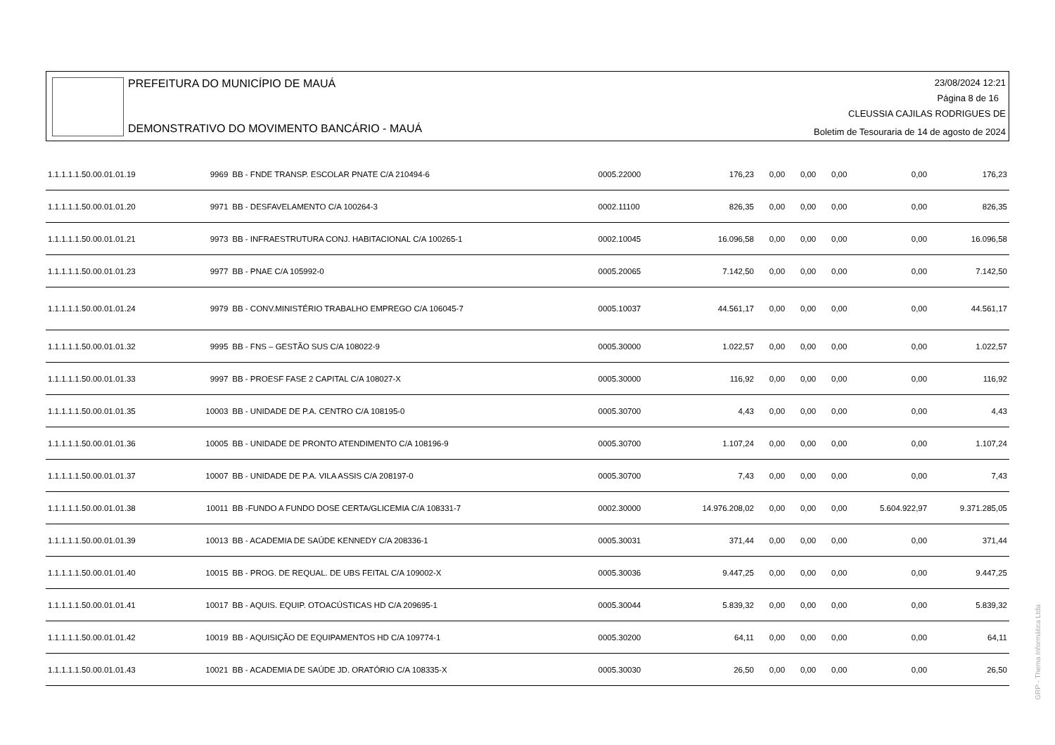PREFEITURA DO MUNICÍPIO DE MAUÁ
DEMONSTRATIVO DO MOVIMENTO BANCÁRIO - MAUÁ
23/08/2024 12:21
Página 8 de 16
CLEUSSIA CAJILAS RODRIGUES DE
Boletim de Tesouraria de 14 de agosto de 2024
| 1.1.1.1.1.50.00.01.01.19 | 9969 | BB - FNDE TRANSP. ESCOLAR PNATE C/A 210494-6 | 0005.22000 | 176,23 | 0,00 | 0,00 | 0,00 | 0,00 | 176,23 |
| 1.1.1.1.1.50.00.01.01.20 | 9971 | BB - DESFAVELAMENTO C/A 100264-3 | 0002.11100 | 826,35 | 0,00 | 0,00 | 0,00 | 0,00 | 826,35 |
| 1.1.1.1.1.50.00.01.01.21 | 9973 | BB - INFRAESTRUTURA CONJ. HABITACIONAL C/A 100265-1 | 0002.10045 | 16.096,58 | 0,00 | 0,00 | 0,00 | 0,00 | 16.096,58 |
| 1.1.1.1.1.50.00.01.01.23 | 9977 | BB - PNAE C/A 105992-0 | 0005.20065 | 7.142,50 | 0,00 | 0,00 | 0,00 | 0,00 | 7.142,50 |
| 1.1.1.1.1.50.00.01.01.24 | 9979 | BB - CONV.MINISTÉRIO TRABALHO EMPREGO C/A 106045-7 | 0005.10037 | 44.561,17 | 0,00 | 0,00 | 0,00 | 0,00 | 44.561,17 |
| 1.1.1.1.1.50.00.01.01.32 | 9995 | BB - FNS – GESTÃO SUS C/A 108022-9 | 0005.30000 | 1.022,57 | 0,00 | 0,00 | 0,00 | 0,00 | 1.022,57 |
| 1.1.1.1.1.50.00.01.01.33 | 9997 | BB - PROESF FASE 2 CAPITAL C/A 108027-X | 0005.30000 | 116,92 | 0,00 | 0,00 | 0,00 | 0,00 | 116,92 |
| 1.1.1.1.1.50.00.01.01.35 | 10003 | BB - UNIDADE DE P.A. CENTRO C/A 108195-0 | 0005.30700 | 4,43 | 0,00 | 0,00 | 0,00 | 0,00 | 4,43 |
| 1.1.1.1.1.50.00.01.01.36 | 10005 | BB - UNIDADE DE PRONTO ATENDIMENTO C/A 108196-9 | 0005.30700 | 1.107,24 | 0,00 | 0,00 | 0,00 | 0,00 | 1.107,24 |
| 1.1.1.1.1.50.00.01.01.37 | 10007 | BB - UNIDADE DE P.A. VILA ASSIS C/A 208197-0 | 0005.30700 | 7,43 | 0,00 | 0,00 | 0,00 | 0,00 | 7,43 |
| 1.1.1.1.1.50.00.01.01.38 | 10011 | BB -FUNDO A FUNDO DOSE CERTA/GLICEMIA C/A 108331-7 | 0002.30000 | 14.976.208,02 | 0,00 | 0,00 | 0,00 | 5.604.922,97 | 9.371.285,05 |
| 1.1.1.1.1.50.00.01.01.39 | 10013 | BB - ACADEMIA DE SAÚDE KENNEDY C/A 208336-1 | 0005.30031 | 371,44 | 0,00 | 0,00 | 0,00 | 0,00 | 371,44 |
| 1.1.1.1.1.50.00.01.01.40 | 10015 | BB - PROG. DE REQUAL. DE UBS FEITAL C/A 109002-X | 0005.30036 | 9.447,25 | 0,00 | 0,00 | 0,00 | 0,00 | 9.447,25 |
| 1.1.1.1.1.50.00.01.01.41 | 10017 | BB - AQUIS. EQUIP. OTOACÚSTICAS HD C/A 209695-1 | 0005.30044 | 5.839,32 | 0,00 | 0,00 | 0,00 | 0,00 | 5.839,32 |
| 1.1.1.1.1.50.00.01.01.42 | 10019 | BB - AQUISIÇÃO DE EQUIPAMENTOS HD C/A 109774-1 | 0005.30200 | 64,11 | 0,00 | 0,00 | 0,00 | 0,00 | 64,11 |
| 1.1.1.1.1.50.00.01.01.43 | 10021 | BB - ACADEMIA DE SAÚDE JD. ORATÓRIO C/A 108335-X | 0005.30030 | 26,50 | 0,00 | 0,00 | 0,00 | 0,00 | 26,50 |
GRP - Thema Informática Ltda